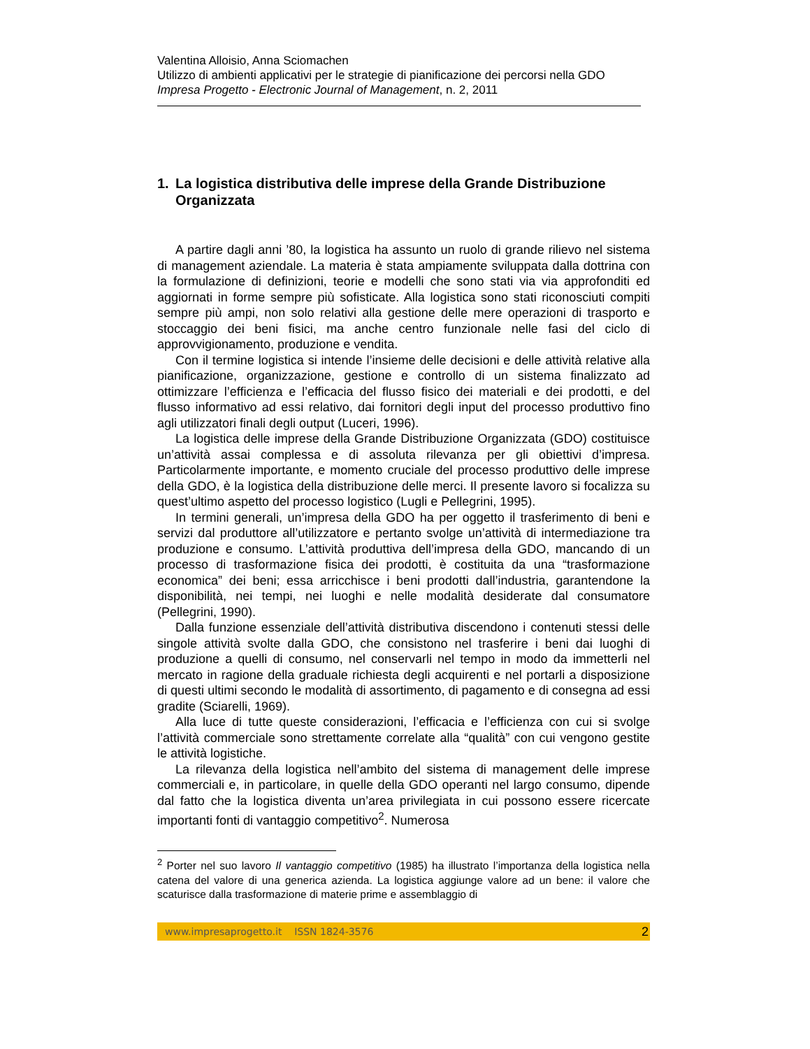Valentina Alloisio, Anna Sciomachen
Utilizzo di ambienti applicativi per le strategie di pianificazione dei percorsi nella GDO
Impresa Progetto - Electronic Journal of Management, n. 2, 2011
1. La logistica distributiva delle imprese della Grande Distribuzione Organizzata
A partire dagli anni ’80, la logistica ha assunto un ruolo di grande rilievo nel sistema di management aziendale. La materia è stata ampiamente sviluppata dalla dottrina con la formulazione di definizioni, teorie e modelli che sono stati via via approfonditi ed aggiornati in forme sempre più sofisticate. Alla logistica sono stati riconosciuti compiti sempre più ampi, non solo relativi alla gestione delle mere operazioni di trasporto e stoccaggio dei beni fisici, ma anche centro funzionale nelle fasi del ciclo di approvvigionamento, produzione e vendita.
Con il termine logistica si intende l’insieme delle decisioni e delle attività relative alla pianificazione, organizzazione, gestione e controllo di un sistema finalizzato ad ottimizzare l’efficienza e l’efficacia del flusso fisico dei materiali e dei prodotti, e del flusso informativo ad essi relativo, dai fornitori degli input del processo produttivo fino agli utilizzatori finali degli output (Luceri, 1996).
La logistica delle imprese della Grande Distribuzione Organizzata (GDO) costituisce un’attività assai complessa e di assoluta rilevanza per gli obiettivi d’impresa. Particolarmente importante, e momento cruciale del processo produttivo delle imprese della GDO, è la logistica della distribuzione delle merci. Il presente lavoro si focalizza su quest’ultimo aspetto del processo logistico (Lugli e Pellegrini, 1995).
In termini generali, un’impresa della GDO ha per oggetto il trasferimento di beni e servizi dal produttore all’utilizzatore e pertanto svolge un’attività di intermediazione tra produzione e consumo. L’attività produttiva dell’impresa della GDO, mancando di un processo di trasformazione fisica dei prodotti, è costituita da una “trasformazione economica” dei beni; essa arricchisce i beni prodotti dall’industria, garantendone la disponibilità, nei tempi, nei luoghi e nelle modalità desiderate dal consumatore (Pellegrini, 1990).
Dalla funzione essenziale dell’attività distributiva discendono i contenuti stessi delle singole attività svolte dalla GDO, che consistono nel trasferire i beni dai luoghi di produzione a quelli di consumo, nel conservarli nel tempo in modo da immetterli nel mercato in ragione della graduale richiesta degli acquirenti e nel portarli a disposizione di questi ultimi secondo le modalità di assortimento, di pagamento e di consegna ad essi gradite (Sciarelli, 1969).
Alla luce di tutte queste considerazioni, l’efficacia e l’efficienza con cui si svolge l’attività commerciale sono strettamente correlate alla “qualità” con cui vengono gestite le attività logistiche.
La rilevanza della logistica nell’ambito del sistema di management delle imprese commerciali e, in particolare, in quelle della GDO operanti nel largo consumo, dipende dal fatto che la logistica diventa un’area privilegiata in cui possono essere ricercate importanti fonti di vantaggio competitivo<sup>2</sup>. Numerosa
<sup>2</sup> Porter nel suo lavoro Il vantaggio competitivo (1985) ha illustrato l’importanza della logistica nella catena del valore di una generica azienda. La logistica aggiunge valore ad un bene: il valore che scaturisce dalla trasformazione di materie prime e assemblaggio di
www.impresaprogetto.it ISSN 1824-3576 2